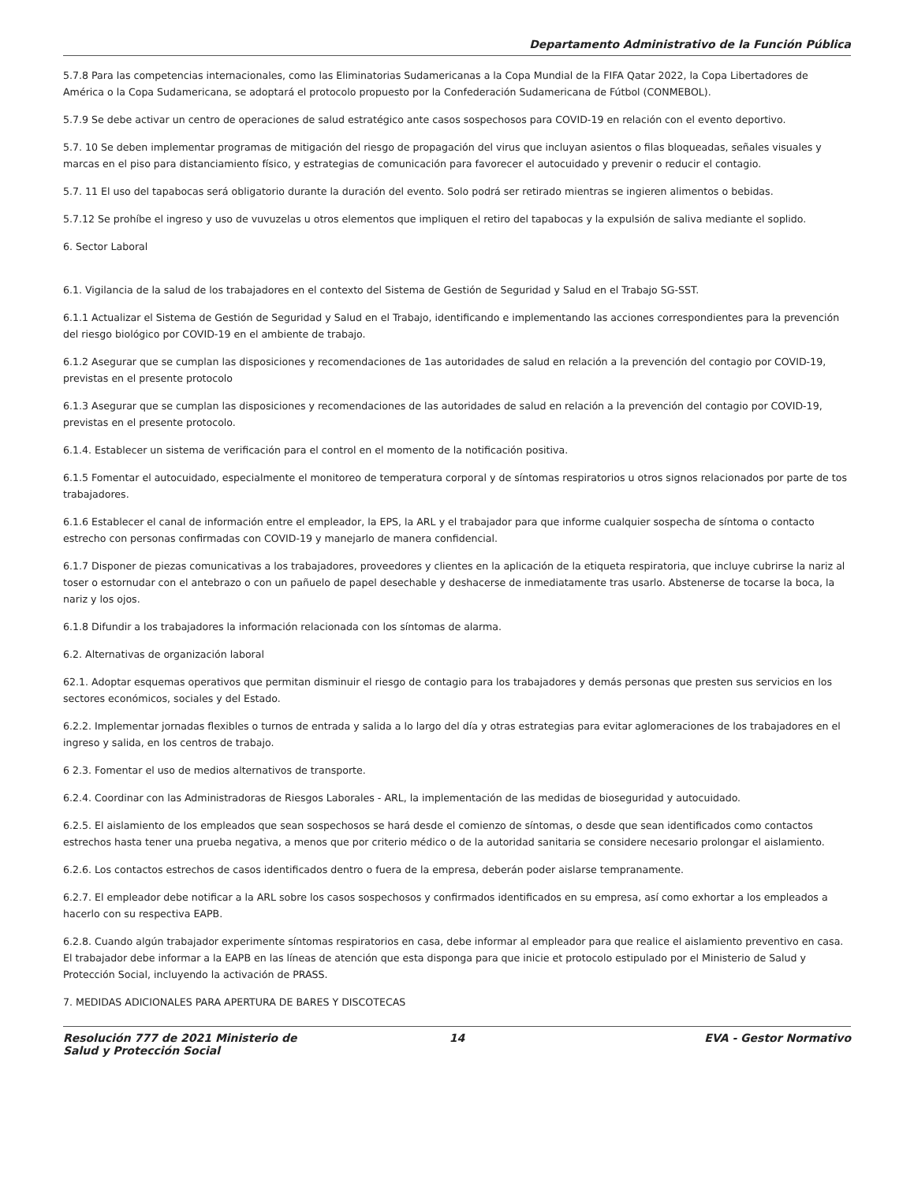Departamento Administrativo de la Función Pública
5.7.8 Para las competencias internacionales, como las Eliminatorias Sudamericanas a la Copa Mundial de la FIFA Qatar 2022, la Copa Libertadores de América o la Copa Sudamericana, se adoptará el protocolo propuesto por la Confederación Sudamericana de Fútbol (CONMEBOL).
5.7.9 Se debe activar un centro de operaciones de salud estratégico ante casos sospechosos para COVID-19 en relación con el evento deportivo.
5.7. 10 Se deben implementar programas de mitigación del riesgo de propagación del virus que incluyan asientos o filas bloqueadas, señales visuales y marcas en el piso para distanciamiento físico, y estrategias de comunicación para favorecer el autocuidado y prevenir o reducir el contagio.
5.7. 11 El uso del tapabocas será obligatorio durante la duración del evento. Solo podrá ser retirado mientras se ingieren alimentos o bebidas.
5.7.12 Se prohíbe el ingreso y uso de vuvuzelas u otros elementos que impliquen el retiro del tapabocas y la expulsión de saliva mediante el soplido.
6. Sector Laboral
6.1. Vigilancia de la salud de los trabajadores en el contexto del Sistema de Gestión de Seguridad y Salud en el Trabajo SG-SST.
6.1.1 Actualizar el Sistema de Gestión de Seguridad y Salud en el Trabajo, identificando e implementando las acciones correspondientes para la prevención del riesgo biológico por COVID-19 en el ambiente de trabajo.
6.1.2 Asegurar que se cumplan las disposiciones y recomendaciones de 1as autoridades de salud en relación a la prevención del contagio por COVID-19, previstas en el presente protocolo
6.1.3 Asegurar que se cumplan las disposiciones y recomendaciones de las autoridades de salud en relación a la prevención del contagio por COVID-19, previstas en el presente protocolo.
6.1.4. Establecer un sistema de verificación para el control en el momento de la notificación positiva.
6.1.5 Fomentar el autocuidado, especialmente el monitoreo de temperatura corporal y de síntomas respiratorios u otros signos relacionados por parte de tos trabajadores.
6.1.6 Establecer el canal de información entre el empleador, la EPS, la ARL y el trabajador para que informe cualquier sospecha de síntoma o contacto estrecho con personas confirmadas con COVID-19 y manejarlo de manera confidencial.
6.1.7 Disponer de piezas comunicativas a los trabajadores, proveedores y clientes en la aplicación de la etiqueta respiratoria, que incluye cubrirse la nariz al toser o estornudar con el antebrazo o con un pañuelo de papel desechable y deshacerse de inmediatamente tras usarlo. Abstenerse de tocarse la boca, la nariz y los ojos.
6.1.8 Difundir a los trabajadores la información relacionada con los síntomas de alarma.
6.2. Alternativas de organización laboral
62.1. Adoptar esquemas operativos que permitan disminuir el riesgo de contagio para los trabajadores y demás personas que presten sus servicios en los sectores económicos, sociales y del Estado.
6.2.2. Implementar jornadas flexibles o turnos de entrada y salida a lo largo del día y otras estrategias para evitar aglomeraciones de los trabajadores en el ingreso y salida, en los centros de trabajo.
6 2.3. Fomentar el uso de medios alternativos de transporte.
6.2.4. Coordinar con las Administradoras de Riesgos Laborales - ARL, la implementación de las medidas de bioseguridad y autocuidado.
6.2.5. El aislamiento de los empleados que sean sospechosos se hará desde el comienzo de síntomas, o desde que sean identificados como contactos estrechos hasta tener una prueba negativa, a menos que por criterio médico o de la autoridad sanitaria se considere necesario prolongar el aislamiento.
6.2.6. Los contactos estrechos de casos identificados dentro o fuera de la empresa, deberán poder aislarse tempranamente.
6.2.7. El empleador debe notificar a la ARL sobre los casos sospechosos y confirmados identificados en su empresa, así como exhortar a los empleados a hacerlo con su respectiva EAPB.
6.2.8. Cuando algún trabajador experimente síntomas respiratorios en casa, debe informar al empleador para que realice el aislamiento preventivo en casa. El trabajador debe informar a la EAPB en las líneas de atención que esta disponga para que inicie et protocolo estipulado por el Ministerio de Salud y Protección Social, incluyendo la activación de PRASS.
7. MEDIDAS ADICIONALES PARA APERTURA DE BARES Y DISCOTECAS
Resolución 777 de 2021 Ministerio de Salud y Protección Social
14 EVA - Gestor Normativo